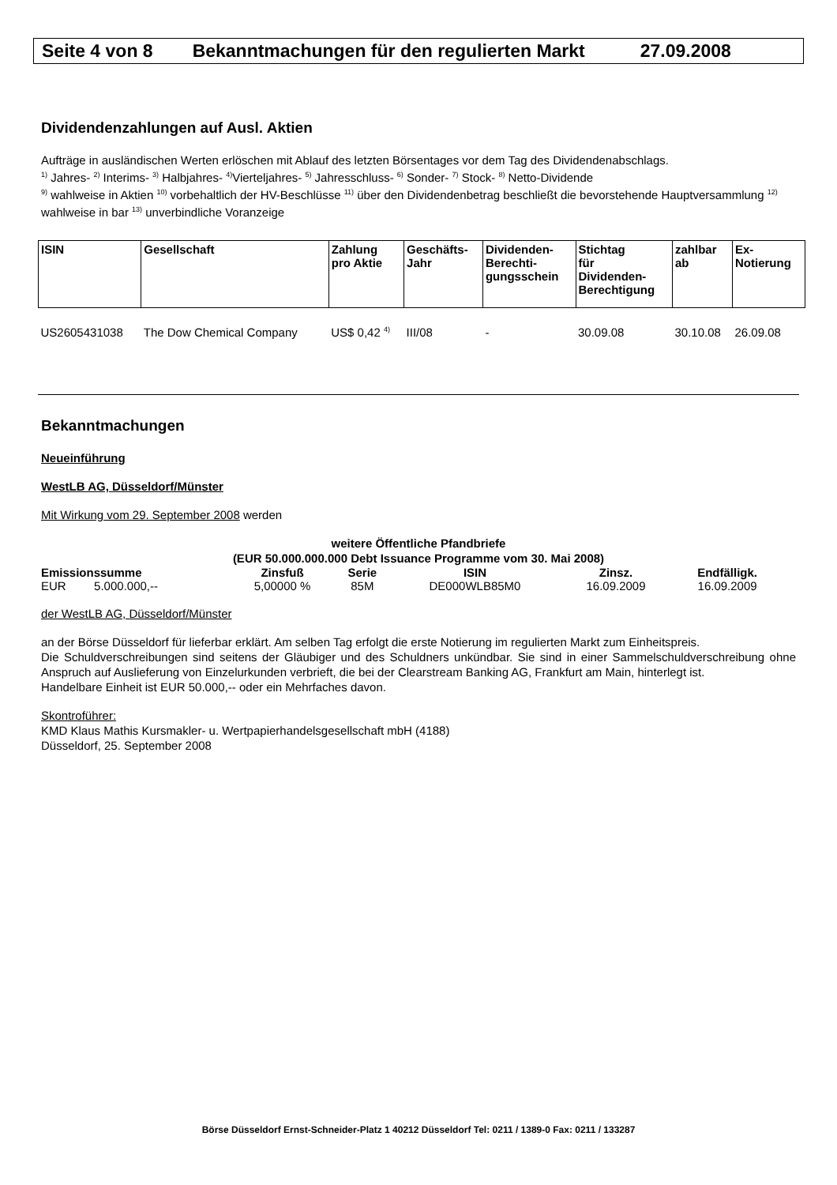Seite 4 von 8 Bekanntmachungen für den regulierten Markt 27.09.2008
Dividendenzahlungen auf Ausl. Aktien
Aufträge in ausländischen Werten erlöschen mit Ablauf des letzten Börsentages vor dem Tag des Dividendenabschlags.
<sup>1)</sup> Jahres- <sup>2)</sup> Interims- <sup>3)</sup> Halbjahres- <sup>4)</sup>Vierteljahres- <sup>5)</sup> Jahresschluss- <sup>6)</sup> Sonder- <sup>7)</sup> Stock- <sup>8)</sup> Netto-Dividende
<sup>9)</sup> wahlweise in Aktien <sup>10)</sup> vorbehaltlich der HV-Beschlüsse <sup>11)</sup> über den Dividendenbetrag beschließt die bevorstehende Hauptversammlung <sup>12)</sup> wahlweise in bar <sup>13)</sup> unverbindliche Voranzeige
| ISIN | Gesellschaft | Zahlung pro Aktie | Geschäfts- Jahr | Dividenden- Berechti- gungsschein | Stichtag für Dividenden- Berechtigung | zahlbar ab | Ex- Notierung |
| --- | --- | --- | --- | --- | --- | --- | --- |
| US2605431038 | The Dow Chemical Company | US$ 0,42 <sup>4)</sup> | III/08 | - | 30.09.08 | 30.10.08 | 26.09.08 |
Bekanntmachungen
Neueinführung
WestLB AG, Düsseldorf/Münster
Mit Wirkung vom 29. September 2008 werden
weitere Öffentliche Pfandbriefe
(EUR 50.000.000.000 Debt Issuance Programme vom 30. Mai 2008)
| Emissionssumme | | Zinsfuß | Serie | ISIN | Zinsz. | Endfälligk. |
| --- | --- | --- | --- | --- | --- | --- |
| EUR | 5.000.000,-- | 5,00000 % | 85M | DE000WLB85M0 | 16.09.2009 | 16.09.2009 |
der WestLB AG, Düsseldorf/Münster
an der Börse Düsseldorf für lieferbar erklärt. Am selben Tag erfolgt die erste Notierung im regulierten Markt zum Einheitspreis.
Die Schuldverschreibungen sind seitens der Gläubiger und des Schuldners unkündbar. Sie sind in einer Sammelschuldverschreibung ohne Anspruch auf Auslieferung von Einzelurkunden verbrieft, die bei der Clearstream Banking AG, Frankfurt am Main, hinterlegt ist.
Handelbare Einheit ist EUR 50.000,-- oder ein Mehrfaches davon.
Skontroführer:
KMD Klaus Mathis Kursmakler- u. Wertpapierhandelsgesellschaft mbH (4188)
Düsseldorf, 25. September 2008
Börse Düsseldorf Ernst-Schneider-Platz 1 40212 Düsseldorf Tel: 0211 / 1389-0 Fax: 0211 / 133287